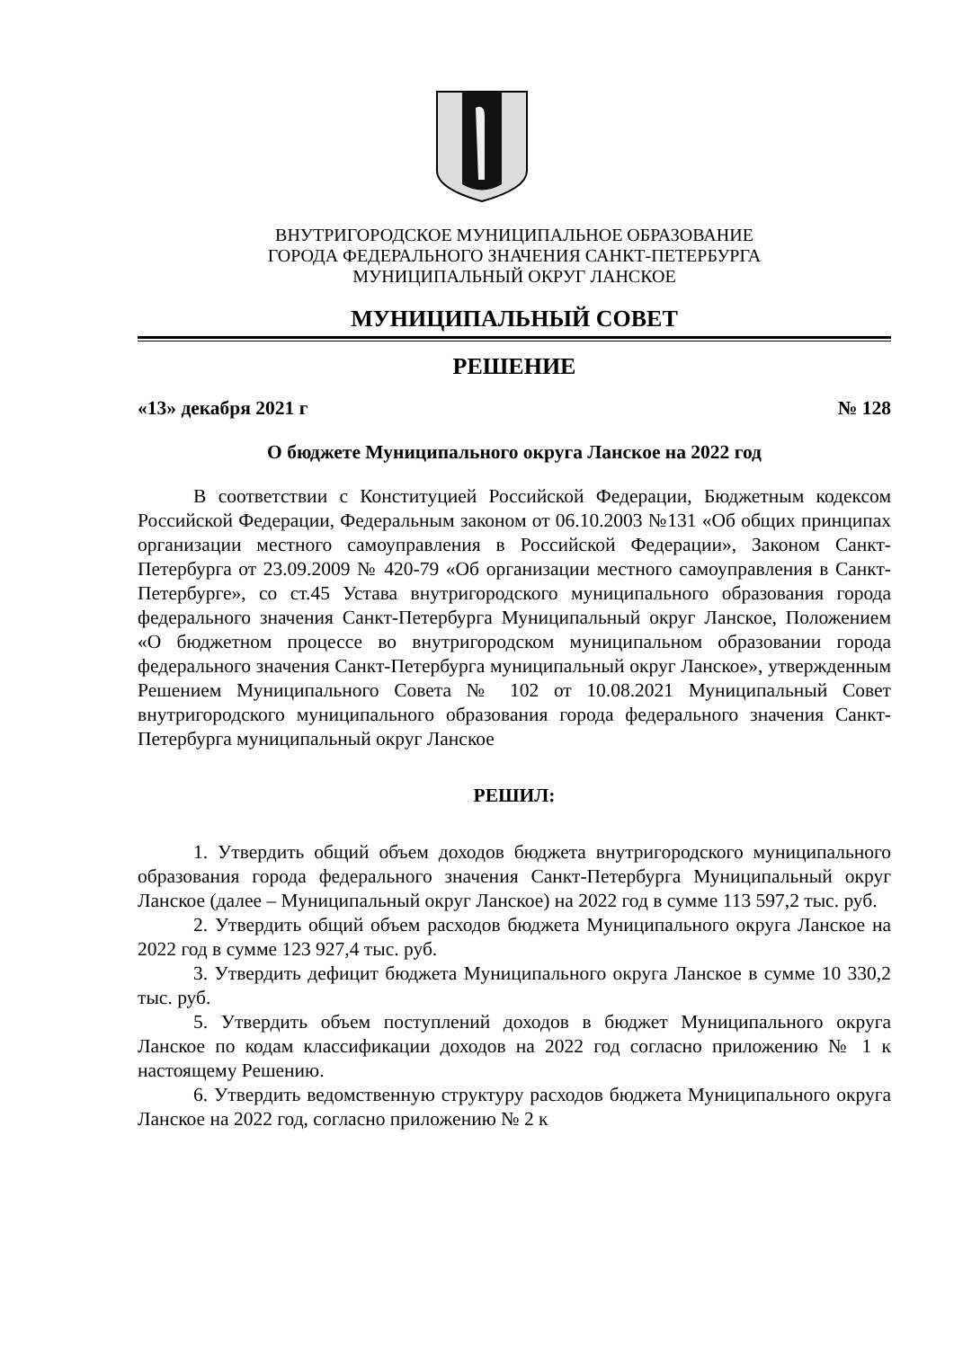ВНУТРИГОРОДСКОЕ МУНИЦИПАЛЬНОЕ ОБРАЗОВАНИЕ
ГОРОДА ФЕДЕРАЛЬНОГО ЗНАЧЕНИЯ САНКТ-ПЕТЕРБУРГА
МУНИЦИПАЛЬНЫЙ ОКРУГ ЛАНСКОЕ
МУНИЦИПАЛЬНЫЙ СОВЕТ
РЕШЕНИЕ
«13» декабря 2021 г № 128
О бюджете Муниципального округа Ланское на 2022 год
В соответствии с Конституцией Российской Федерации, Бюджетным кодексом Российской Федерации, Федеральным законом от 06.10.2003 №131 «Об общих принципах организации местного самоуправления в Российской Федерации», Законом Санкт-Петербурга от 23.09.2009 № 420-79 «Об организации местного самоуправления в Санкт-Петербурге», со ст.45 Устава внутригородского муниципального образования города федерального значения Санкт-Петербурга Муниципальный округ Ланское, Положением «О бюджетном процессе во внутригородском муниципальном образовании города федерального значения Санкт-Петербурга муниципальный округ Ланское», утвержденным Решением Муниципального Совета № 102 от 10.08.2021 Муниципальный Совет внутригородского муниципального образования города федерального значения Санкт-Петербурга муниципальный округ Ланское
РЕШИЛ:
1. Утвердить общий объем доходов бюджета внутригородского муниципального образования города федерального значения Санкт-Петербурга Муниципальный округ Ланское (далее – Муниципальный округ Ланское) на 2022 год в сумме 113 597,2 тыс. руб.
2. Утвердить общий объем расходов бюджета Муниципального округа Ланское на 2022 год в сумме 123 927,4 тыс. руб.
3. Утвердить дефицит бюджета Муниципального округа Ланское в сумме 10 330,2 тыс. руб.
5. Утвердить объем поступлений доходов в бюджет Муниципального округа Ланское по кодам классификации доходов на 2022 год согласно приложению № 1 к настоящему Решению.
6. Утвердить ведомственную структуру расходов бюджета Муниципального округа Ланское на 2022 год, согласно приложению № 2 к